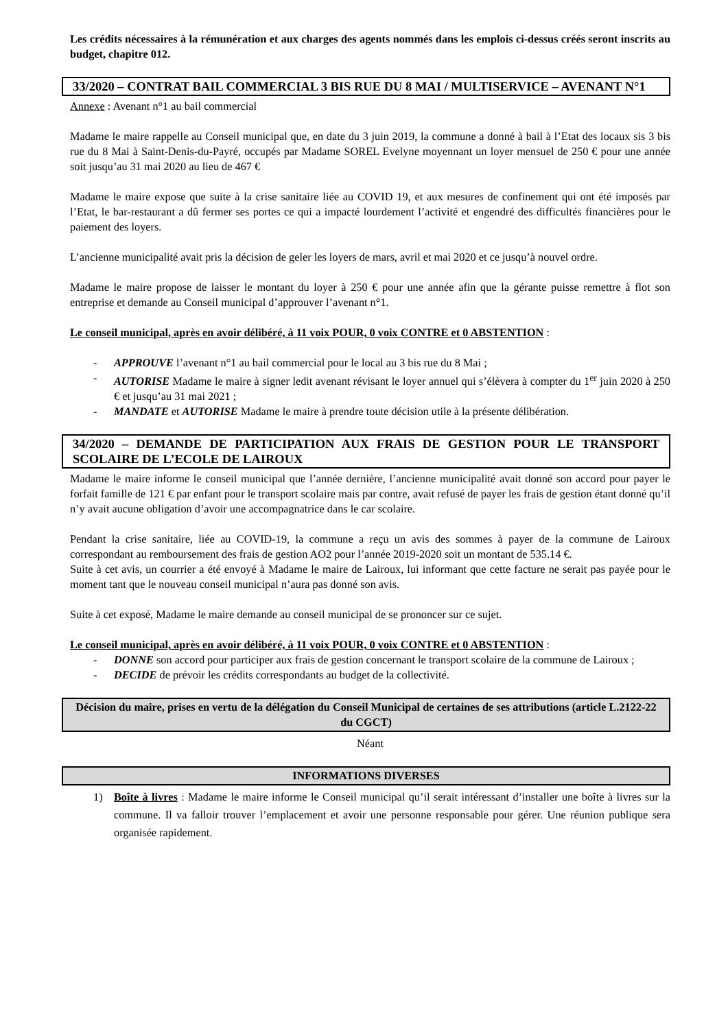Les crédits nécessaires à la rémunération et aux charges des agents nommés dans les emplois ci-dessus créés seront inscrits au budget, chapitre 012.
33/2020 – CONTRAT BAIL COMMERCIAL 3 BIS RUE DU 8 MAI / MULTISERVICE – AVENANT N°1
Annexe : Avenant n°1 au bail commercial
Madame le maire rappelle au Conseil municipal que, en date du 3 juin 2019, la commune a donné à bail à l’Etat des locaux sis 3 bis rue du 8 Mai à Saint-Denis-du-Payré, occupés par Madame SOREL Evelyne moyennant un loyer mensuel de 250 € pour une année soit jusqu’au 31 mai 2020 au lieu de 467 €
Madame le maire expose que suite à la crise sanitaire liée au COVID 19, et aux mesures de confinement qui ont été imposés par l’Etat, le bar-restaurant a dû fermer ses portes ce qui a impacté lourdement l’activité et engendré des difficultés financières pour le paiement des loyers.
L’ancienne municipalité avait pris la décision de geler les loyers de mars, avril et mai 2020 et ce jusqu’à nouvel ordre.
Madame le maire propose de laisser le montant du loyer à 250 € pour une année afin que la gérante puisse remettre à flot son entreprise et demande au Conseil municipal d’approuver l’avenant n°1.
Le conseil municipal, après en avoir délibéré, à 11 voix POUR, 0 voix CONTRE et 0 ABSTENTION :
- APPROUVE l’avenant n°1 au bail commercial pour le local au 3 bis rue du 8 Mai ;
- AUTORISE Madame le maire à signer ledit avenant révisant le loyer annuel qui s’élèvera à compter du 1<sup>er</sup> juin 2020 à 250 € et jusqu’au 31 mai 2021 ;
- MANDATE et AUTORISE Madame le maire à prendre toute décision utile à la présente délibération.
34/2020 – DEMANDE DE PARTICIPATION AUX FRAIS DE GESTION POUR LE TRANSPORT SCOLAIRE DE L’ECOLE DE LAIROUX
Madame le maire informe le conseil municipal que l’année dernière, l’ancienne municipalité avait donné son accord pour payer le forfait famille de 121 € par enfant pour le transport scolaire mais par contre, avait refusé de payer les frais de gestion étant donné qu’il n’y avait aucune obligation d’avoir une accompagnatrice dans le car scolaire.
Pendant la crise sanitaire, liée au COVID-19, la commune a reçu un avis des sommes à payer de la commune de Lairoux correspondant au remboursement des frais de gestion AO2 pour l’année 2019-2020 soit un montant de 535.14 €.
Suite à cet avis, un courrier a été envoyé à Madame le maire de Lairoux, lui informant que cette facture ne serait pas payée pour le moment tant que le nouveau conseil municipal n’aura pas donné son avis.
Suite à cet exposé, Madame le maire demande au conseil municipal de se prononcer sur ce sujet.
Le conseil municipal, après en avoir délibéré, à 11 voix POUR, 0 voix CONTRE et 0 ABSTENTION :
- DONNE son accord pour participer aux frais de gestion concernant le transport scolaire de la commune de Lairoux ;
- DECIDE de prévoir les crédits correspondants au budget de la collectivité.
Décision du maire, prises en vertu de la délégation du Conseil Municipal de certaines de ses attributions (article L.2122-22 du CGCT)
Néant
INFORMATIONS DIVERSES
1) Boîte à livres : Madame le maire informe le Conseil municipal qu’il serait intéressant d’installer une boîte à livres sur la commune. Il va falloir trouver l’emplacement et avoir une personne responsable pour gérer. Une réunion publique sera organisée rapidement.